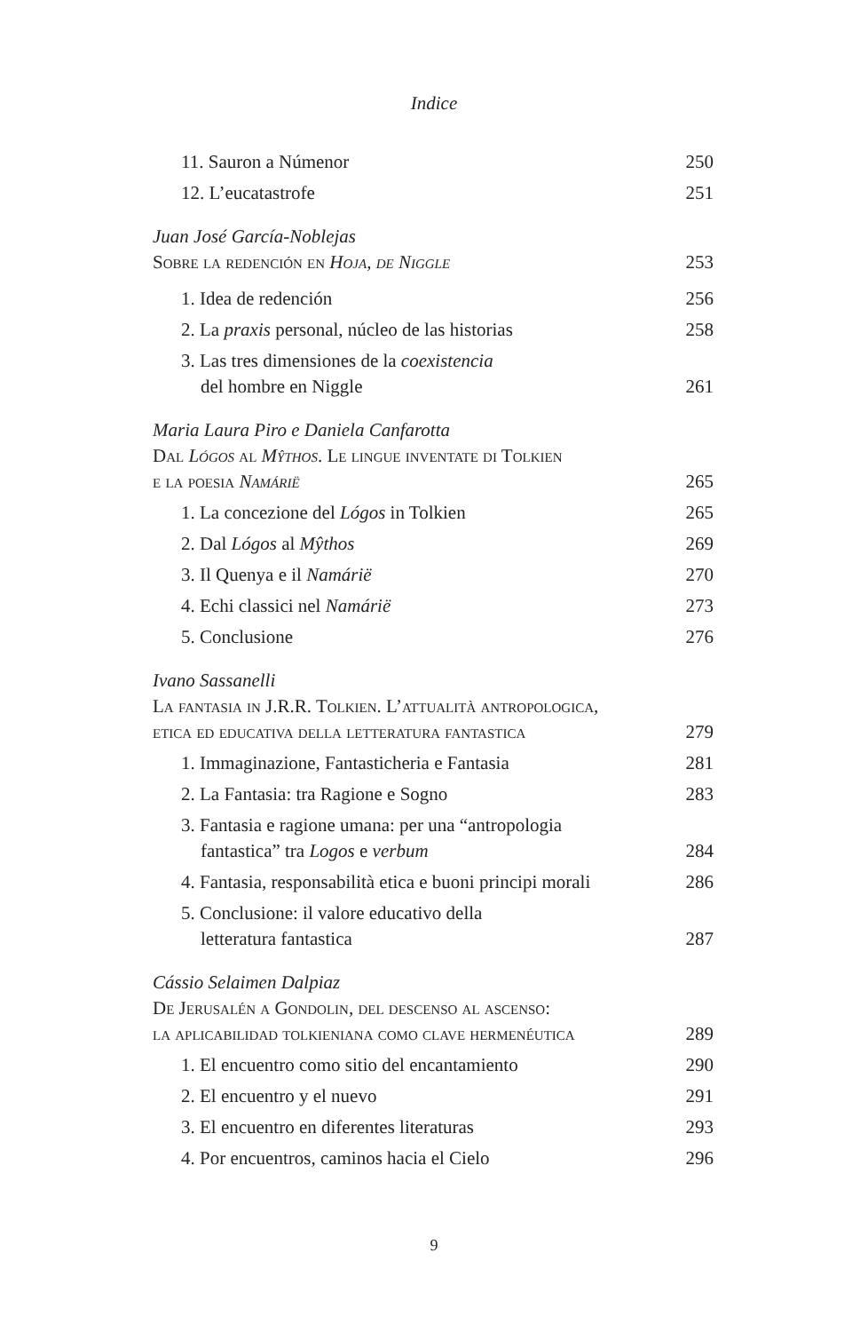Indice
11. Sauron a Númenor 250
12. L’eucatastrofe 251
Juan José García-Noblejas
Sobre la redención en Hoja, de Niggle 253
1. Idea de redención 256
2. La praxis personal, núcleo de las historias 258
3. Las tres dimensiones de la coexistencia
del hombre en Niggle 261
Maria Laura Piro e Daniela Canfarotta
Dal Lógos al Mŷthos. Le lingue inventate di Tolkien
e la poesia Namárië 265
1. La concezione del Lógos in Tolkien 265
2. Dal Lógos al Mŷthos 269
3. Il Quenya e il Namárië 270
4. Echi classici nel Namárië 273
5. Conclusione 276
Ivano Sassanelli
La fantasia in J.R.R. Tolkien. L’attualità antropologica,
etica ed educativa della letteratura fantastica 279
1. Immaginazione, Fantasticheria e Fantasia 281
2. La Fantasia: tra Ragione e Sogno 283
3. Fantasia e ragione umana: per una “antropologia
fantastica” tra Logos e verbum 284
4. Fantasia, responsabilità etica e buoni principi morali 286
5. Conclusione: il valore educativo della
letteratura fantastica 287
Cássio Selaimen Dalpiaz
De Jerusalén a Gondolin, del descenso al ascenso:
la aplicabilidad tolkieniana como clave hermenéutica 289
1. El encuentro como sitio del encantamiento 290
2. El encuentro y el nuevo 291
3. El encuentro en diferentes literaturas 293
4. Por encuentros, caminos hacia el Cielo 296
9